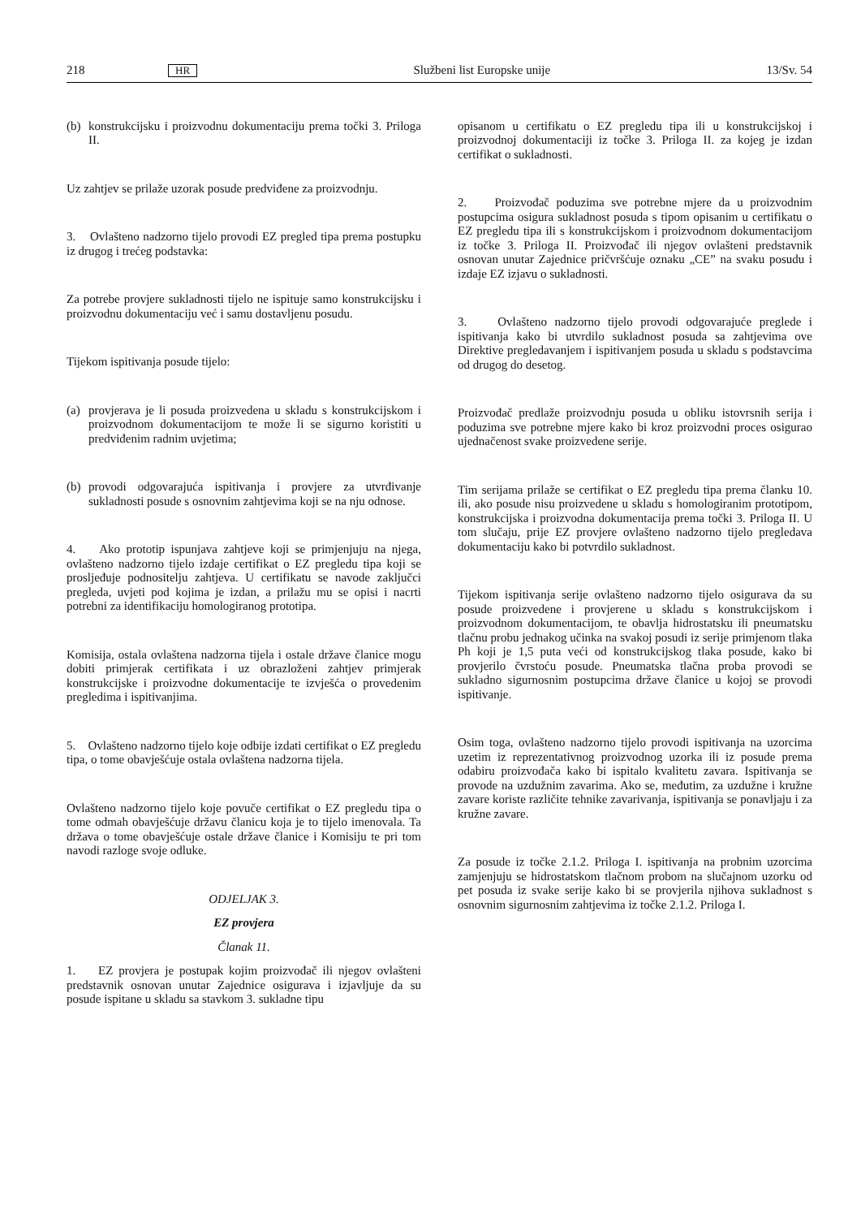218 HR Službeni list Europske unije 13/Sv. 54
(b) konstrukcijsku i proizvodnu dokumentaciju prema točki 3. Priloga II.
Uz zahtjev se prilaže uzorak posude predviđene za proizvodnju.
3. Ovlašteno nadzorno tijelo provodi EZ pregled tipa prema postupku iz drugog i trećeg podstavka:
Za potrebe provjere sukladnosti tijelo ne ispituje samo konstrukcijsku i proizvodnu dokumentaciju već i samu dostavljenu posudu.
Tijekom ispitivanja posude tijelo:
(a) provjerava je li posuda proizvedena u skladu s konstrukcijskom i proizvodnom dokumentacijom te može li se sigurno koristiti u predviđenim radnim uvjetima;
(b) provodi odgovarajuća ispitivanja i provjere za utvrđivanje sukladnosti posude s osnovnim zahtjevima koji se na nju odnose.
4. Ako prototip ispunjava zahtjeve koji se primjenjuju na njega, ovlašteno nadzorno tijelo izdaje certifikat o EZ pregledu tipa koji se prosljeđuje podnositelju zahtjeva. U certifikatu se navode zaključci pregleda, uvjeti pod kojima je izdan, a prilažu mu se opisi i nacrti potrebni za identifikaciju homologiranog prototipa.
Komisija, ostala ovlaštena nadzorna tijela i ostale države članice mogu dobiti primjerak certifikata i uz obrazloženi zahtjev primjerak konstrukcijske i proizvodne dokumentacije te izvješća o provedenim pregledima i ispitivanjima.
5. Ovlašteno nadzorno tijelo koje odbije izdati certifikat o EZ pregledu tipa, o tome obavješćuje ostala ovlaštena nadzorna tijela.
Ovlašteno nadzorno tijelo koje povuče certifikat o EZ pregledu tipa o tome odmah obavješćuje državu članicu koja je to tijelo imenovala. Ta država o tome obavješćuje ostale države članice i Komisiju te pri tom navodi razloge svoje odluke.
ODJELJAK 3.
EZ provjera
Članak 11.
1. EZ provjera je postupak kojim proizvođač ili njegov ovlašteni predstavnik osnovan unutar Zajednice osigurava i izjavljuje da su posude ispitane u skladu sa stavkom 3. sukladne tipu
opisanom u certifikatu o EZ pregledu tipa ili u konstrukcijskoj i proizvodnoj dokumentaciji iz točke 3. Priloga II. za kojeg je izdan certifikat o sukladnosti.
2. Proizvođač poduzima sve potrebne mjere da u proizvodnim postupcima osigura sukladnost posuda s tipom opisanim u certifikatu o EZ pregledu tipa ili s konstrukcijskom i proizvodnom dokumentacijom iz točke 3. Priloga II. Proizvođač ili njegov ovlašteni predstavnik osnovan unutar Zajednice pričvršćuje oznaku „CE” na svaku posudu i izdaje EZ izjavu o sukladnosti.
3. Ovlašteno nadzorno tijelo provodi odgovarajuće preglede i ispitivanja kako bi utvrdilo sukladnost posuda sa zahtjevima ove Direktive pregledavanjem i ispitivanjem posuda u skladu s podstavcima od drugog do desetog.
Proizvođač predlaže proizvodnju posuda u obliku istovrsnih serija i poduzima sve potrebne mjere kako bi kroz proizvodni proces osigurao ujednačenost svake proizvedene serije.
Tim serijama prilaže se certifikat o EZ pregledu tipa prema članku 10. ili, ako posude nisu proizvedene u skladu s homologiranim prototipom, konstrukcijska i proizvodna dokumentacija prema točki 3. Priloga II. U tom slučaju, prije EZ provjere ovlašteno nadzorno tijelo pregledava dokumentaciju kako bi potvrdilo sukladnost.
Tijekom ispitivanja serije ovlašteno nadzorno tijelo osigurava da su posude proizvedene i provjerene u skladu s konstrukcijskom i proizvodnom dokumentacijom, te obavlja hidrostatsku ili pneumatsku tlačnu probu jednakog učinka na svakoj posudi iz serije primjenom tlaka Ph koji je 1,5 puta veći od konstrukcijskog tlaka posude, kako bi provjerilo čvrstoću posude. Pneumatska tlačna proba provodi se sukladno sigurnosnim postupcima države članice u kojoj se provodi ispitivanje.
Osim toga, ovlašteno nadzorno tijelo provodi ispitivanja na uzorcima uzetim iz reprezentativnog proizvodnog uzorka ili iz posude prema odabiru proizvođača kako bi ispitalo kvalitetu zavara. Ispitivanja se provode na uzdužnim zavarima. Ako se, međutim, za uzdužne i kružne zavare koriste različite tehnike zavarivanja, ispitivanja se ponavljaju i za kružne zavare.
Za posude iz točke 2.1.2. Priloga I. ispitivanja na probnim uzorcima zamjenjuju se hidrostatskom tlačnom probom na slučajnom uzorku od pet posuda iz svake serije kako bi se provjerila njihova sukladnost s osnovnim sigurnosnim zahtjevima iz točke 2.1.2. Priloga I.